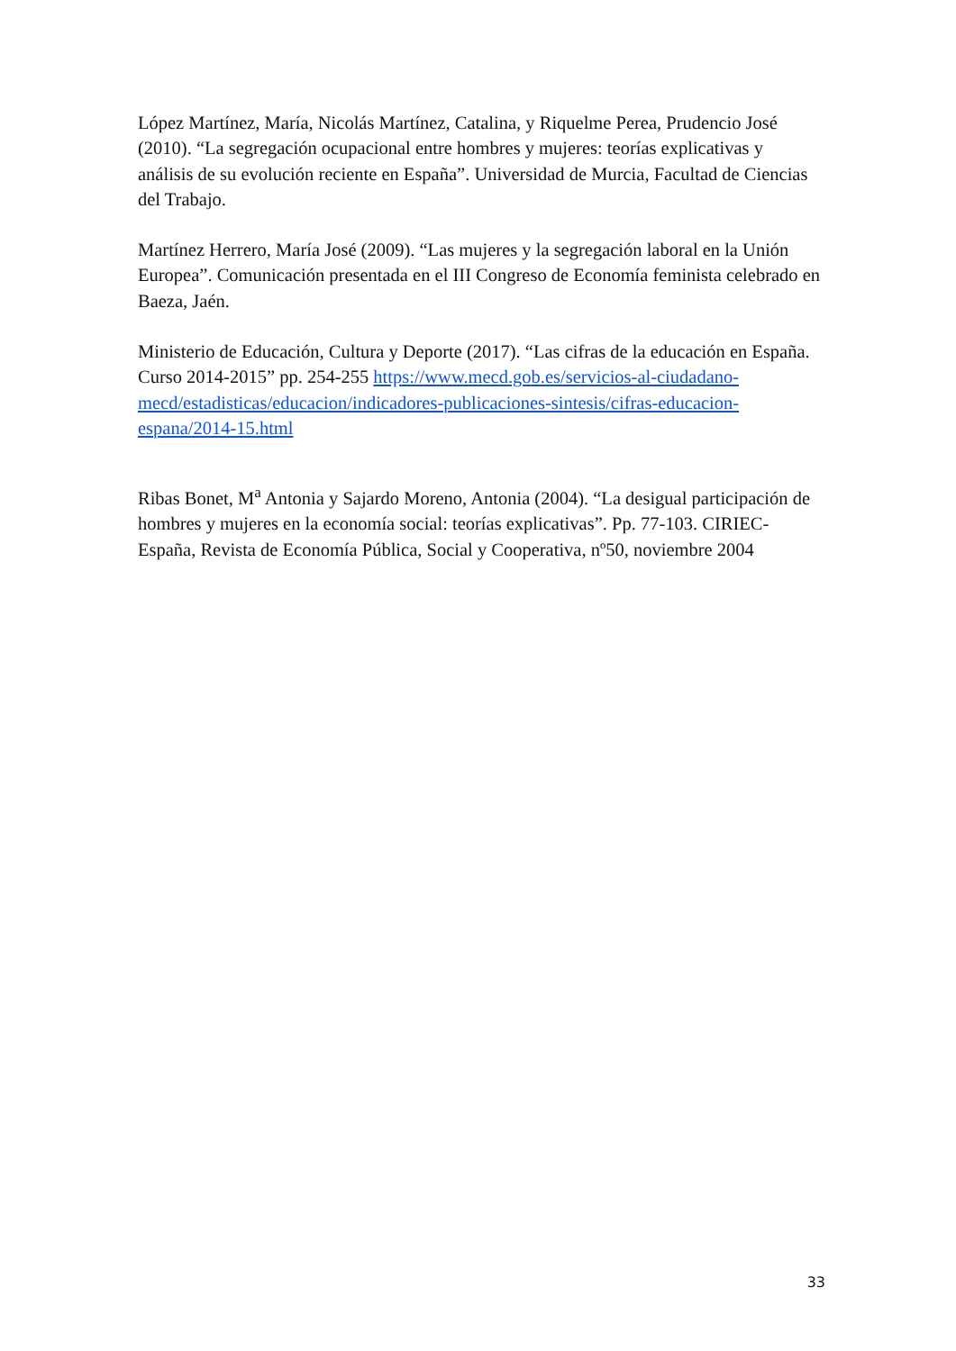López Martínez, María, Nicolás Martínez, Catalina, y Riquelme Perea, Prudencio José (2010). “La segregación ocupacional entre hombres y mujeres: teorías explicativas y análisis de su evolución reciente en España”. Universidad de Murcia, Facultad de Ciencias del Trabajo.
Martínez Herrero, María José (2009). “Las mujeres y la segregación laboral en la Unión Europea”. Comunicación presentada en el III Congreso de Economía feminista celebrado en Baeza, Jaén.
Ministerio de Educación, Cultura y Deporte (2017). “Las cifras de la educación en España. Curso 2014-2015” pp. 254-255 https://www.mecd.gob.es/servicios-al-ciudadano-mecd/estadisticas/educacion/indicadores-publicaciones-sintesis/cifras-educacion-espana/2014-15.html
Ribas Bonet, M<sup>a</sup> Antonia y Sajardo Moreno, Antonia (2004). “La desigual participación de hombres y mujeres en la economía social: teorías explicativas”. Pp. 77-103. CIRIEC-España, Revista de Economía Pública, Social y Cooperativa, nº50, noviembre 2004
33